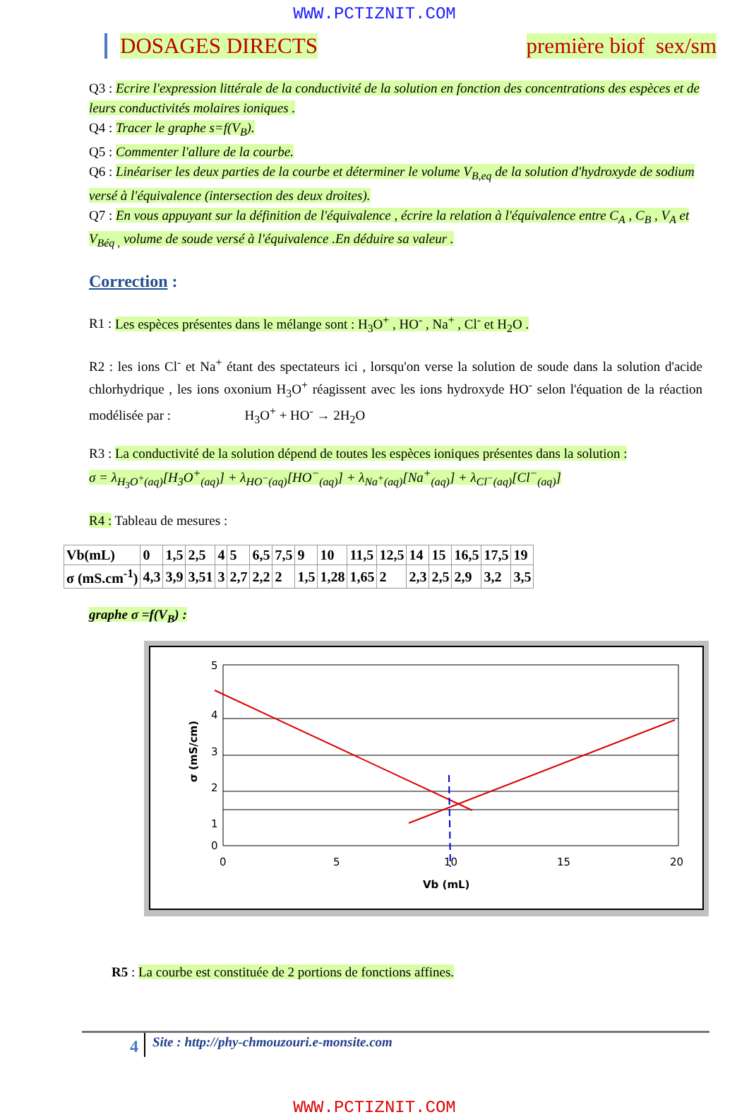WWW.PCTIZNIT.COM
DOSAGES DIRECTS première biof sex/sm
Q3 : Ecrire l'expression littérale de la conductivité de la solution en fonction des concentrations des espèces et de leurs conductivités molaires ioniques .
Q4 : Tracer le graphe s=f(V<sub>B</sub>).
Q5 : Commenter l'allure de la courbe.
Q6 : Linéariser les deux parties de la courbe et déterminer le volume V<sub>B,eq</sub> de la solution d'hydroxyde de sodium versé à l'équivalence (intersection des deux droites).
Q7 : En vous appuyant sur la définition de l'équivalence , écrire la relation à l'équivalence entre C<sub>A</sub> , C<sub>B</sub> , V<sub>A</sub> et V<sub>Béq ,</sub> volume de soude versé à l'équivalence .En déduire sa valeur .
Correction :
R1 : Les espèces présentes dans le mélange sont : H<sub>3</sub>O<sup>+</sup> , HO<sup>-</sup> , Na<sup>+</sup> , Cl<sup>-</sup> et H<sub>2</sub>O .
R2 : les ions Cl<sup>-</sup> et Na<sup>+</sup> étant des spectateurs ici , lorsqu'on verse la solution de soude dans la solution d'acide chlorhydrique , les ions oxonium H<sub>3</sub>O<sup>+</sup> réagissent avec les ions hydroxyde HO<sup>-</sup> selon l'équation de la réaction modélisée par : H<sub>3</sub>O<sup>+</sup> + HO<sup>-</sup> → 2H<sub>2</sub>O
R3 : La conductivité de la solution dépend de toutes les espèces ioniques présentes dans la solution :
σ = λ<sub>H<sub>3</sub>O<sup>+</sup>(aq)</sub>[H<sub>3</sub>O<sup>+</sup><sub>(aq)</sub>] + λ<sub>HO<sup>−</sup>(aq)</sub>[HO<sup>−</sup><sub>(aq)</sub>] + λ<sub>Na<sup>+</sup>(aq)</sub>[Na<sup>+</sup><sub>(aq)</sub>] + λ<sub>Cl<sup>−</sup>(aq)</sub>[Cl<sup>−</sup><sub>(aq)</sub>]
R4 : Tableau de mesures :
| Vb(mL) | 0 | 1,5 | 2,5 | 4 | 5 | 6,5 | 7,5 | 9 | 10 | 11,5 | 12,5 | 14 | 15 | 16,5 | 17,5 | 19 |
| σ (mS.cm<sup>-1</sup>) | 4,3 | 3,9 | 3,51 | 3 | 2,7 | 2,2 | 2 | 1,5 | 1,28 | 1,65 | 2 | 2,3 | 2,5 | 2,9 | 3,2 | 3,5 |
graphe σ =f(V<sub>B</sub>) :
5
4
3
2
1
0
0
5
10
15
20
Vb (mL)
σ (mS/cm)
R5 : La courbe est constituée de 2 portions de fonctions affines.
4 Site : http://phy-chmouzouri.e-monsite.com
WWW.PCTIZNIT.COM